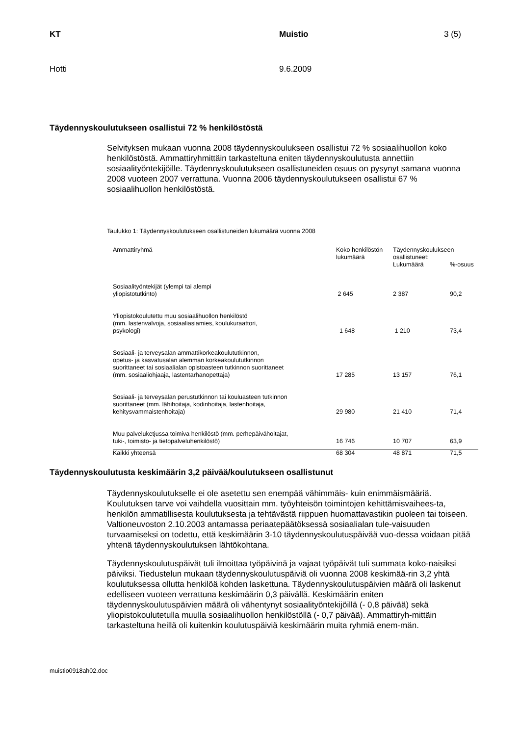KT Muistio 3 (5)
Hotti 9.6.2009
Täydennyskoulutukseen osallistui 72 % henkilöstöstä
Selvityksen mukaan vuonna 2008 täydennyskoulukseen osallistui 72 % sosiaalihuollon koko henkilöstöstä. Ammattiryhmittäin tarkasteltuna eniten täydennyskoulutusta annettiin sosiaalityöntekijöille. Täydennyskoulutukseen osallistuneiden osuus on pysynyt samana vuonna 2008 vuoteen 2007 verrattuna. Vuonna 2006 täydennyskoulutukseen osallistui 67 % sosiaalihuollon henkilöstöstä.
Taulukko 1: Täydennyskoulutukseen osallistuneiden lukumäärä vuonna 2008
| Ammattiryhmä | Koko henkilöstön lukumäärä | Täydennyskoulukseen osallistuneet: | |
| --- | --- | --- | --- |
| | | Lukumäärä | %-osuus |
| Sosiaalityöntekijät (ylempi tai alempi yliopistotutkinto) | 2 645 | 2 387 | 90,2 |
| Yliopistokoulutettu muu sosiaalihuollon henkilöstö (mm. lastenvalvoja, sosiaaliasiamies, koulukuraattori, psykologi) | 1 648 | 1 210 | 73,4 |
| Sosiaali- ja terveysalan ammattikorkeakoulututkinnon, opetus- ja kasvatusalan alemman korkeakoulututkinnon suorittaneet tai sosiaalialan opistoasteen tutkinnon suorittaneet (mm. sosiaaliohjaaja, lastentarhanopettaja) | 17 285 | 13 157 | 76,1 |
| Sosiaali- ja terveysalan perustutkinnon tai kouluasteen tutkinnon suorittaneet (mm. lähihoitaja, kodinhoitaja, lastenhoitaja, kehitysvammaistenhoitaja) | 29 980 | 21 410 | 71,4 |
| Muu palveluketjussa toimiva henkilöstö (mm. perhepäivähoitajat, tuki-, toimisto- ja tietopalveluhenkilöstö) | 16 746 | 10 707 | 63,9 |
| Kaikki yhteensä | 68 304 | 48 871 | 71,5 |
Täydennyskoulutusta keskimäärin 3,2 päivää/koulutukseen osallistunut
Täydennyskoulutukselle ei ole asetettu sen enempää vähimmäis- kuin enimmäismääriä. Koulutuksen tarve voi vaihdella vuosittain mm. työyhteisön toimintojen kehittämisvaihees-ta, henkilön ammatillisesta koulutuksesta ja tehtävästä riippuen huomattavastikin puoleen tai toiseen. Valtioneuvoston 2.10.2003 antamassa periaatepäätöksessä sosiaalialan tule-vaisuuden turvaamiseksi on todettu, että keskimäärin 3-10 täydennyskoulutuspäivää vuo-dessa voidaan pitää yhtenä täydennyskoulutuksen lähtökohtana.
Täydennyskoulutuspäivät tuli ilmoittaa työpäivinä ja vajaat työpäivät tuli summata koko-naisiksi päiviksi. Tiedustelun mukaan täydennyskoulutuspäiviä oli vuonna 2008 keskimää-rin 3,2 yhtä koulutuksessa ollutta henkilöä kohden laskettuna. Täydennyskoulutuspäivien määrä oli laskenut edelliseen vuoteen verrattuna keskimäärin 0,3 päivällä. Keskimäärin eniten täydennyskoulutuspäivien määrä oli vähentynyt sosiaalityöntekijöillä (- 0,8 päivää) sekä yliopistokoulutetulla muulla sosiaalihuollon henkilöstöllä (- 0,7 päivää). Ammattiryh-mittäin tarkasteltuna heillä oli kuitenkin koulutuspäiviä keskimäärin muita ryhmiä enem-män.
muistio0918ah02.doc